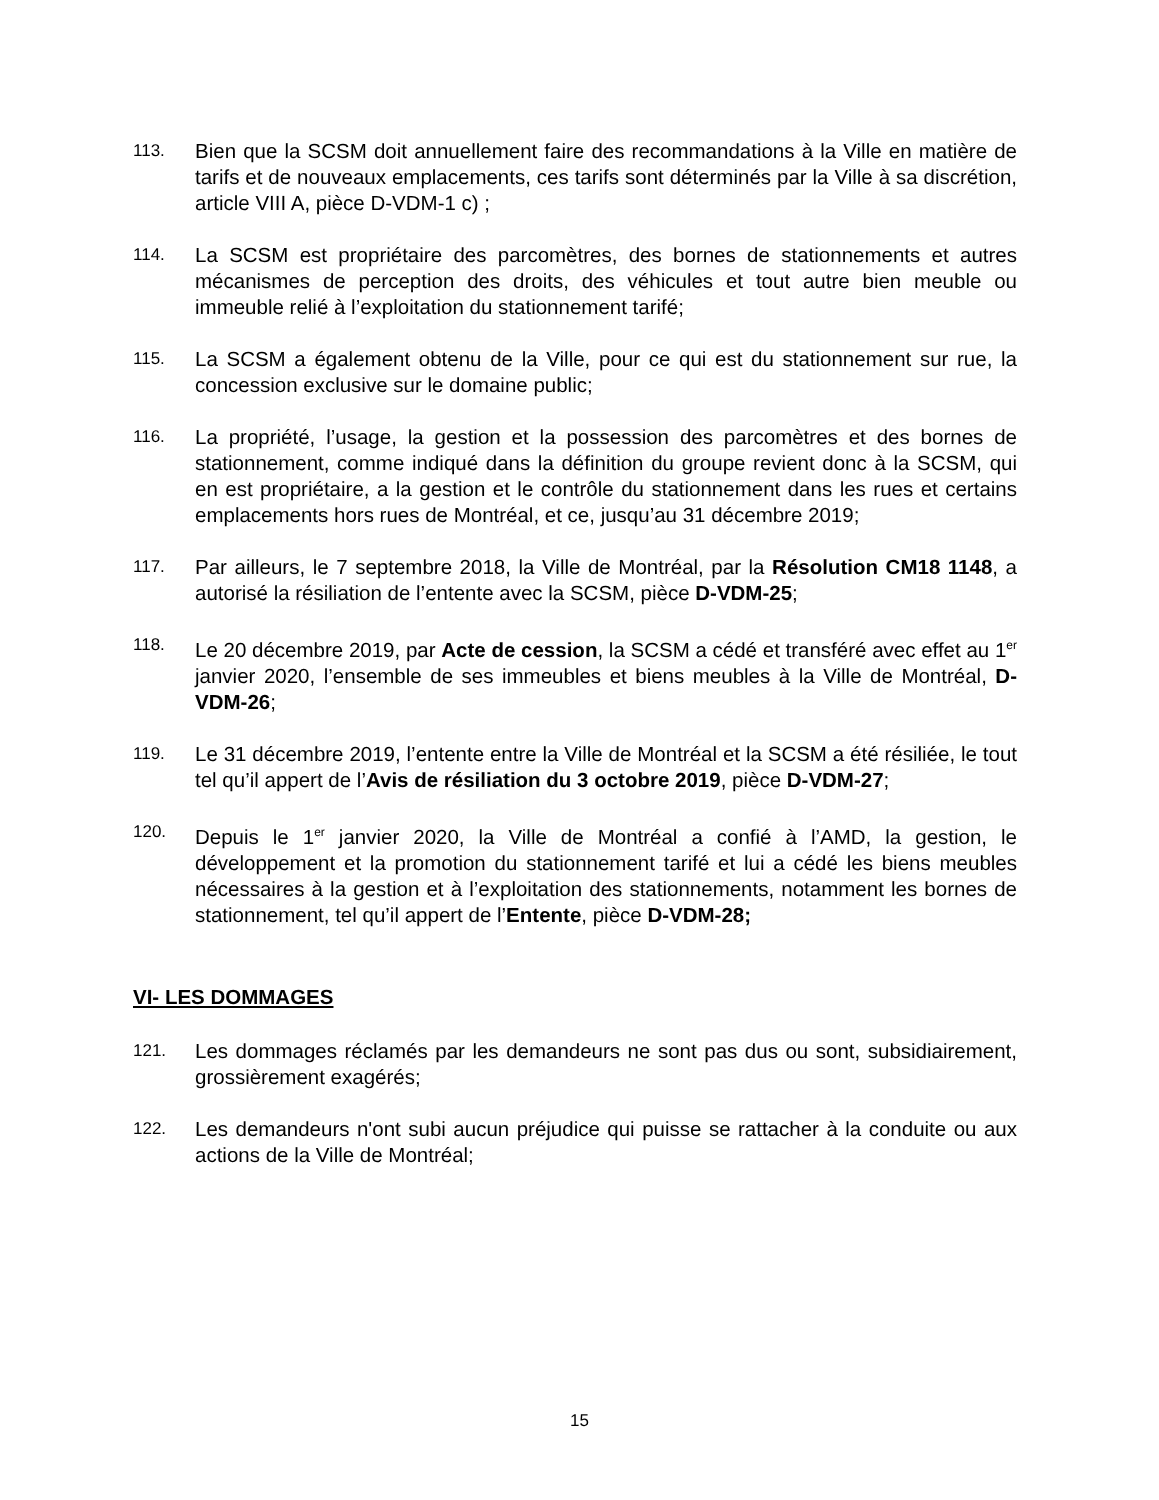113.
Bien que la SCSM doit annuellement faire des recommandations à la Ville en matière de tarifs et de nouveaux emplacements, ces tarifs sont déterminés par la Ville à sa discrétion, article VIII A, pièce D-VDM-1 c) ;
114.
La SCSM est propriétaire des parcomètres, des bornes de stationnements et autres mécanismes de perception des droits, des véhicules et tout autre bien meuble ou immeuble relié à l’exploitation du stationnement tarifé;
115.
La SCSM a également obtenu de la Ville, pour ce qui est du stationnement sur rue, la concession exclusive sur le domaine public;
116.
La propriété, l’usage, la gestion et la possession des parcomètres et des bornes de stationnement, comme indiqué dans la définition du groupe revient donc à la SCSM, qui en est propriétaire, a la gestion et le contrôle du stationnement dans les rues et certains emplacements hors rues de Montréal, et ce, jusqu’au 31 décembre 2019;
117.
Par ailleurs, le 7 septembre 2018, la Ville de Montréal, par la Résolution CM18 1148, a autorisé la résiliation de l’entente avec la SCSM, pièce D-VDM-25;
118.
Le 20 décembre 2019, par Acte de cession, la SCSM a cédé et transféré avec effet au 1<sup>er</sup> janvier 2020, l’ensemble de ses immeubles et biens meubles à la Ville de Montréal, D-VDM-26;
119.
Le 31 décembre 2019, l’entente entre la Ville de Montréal et la SCSM a été résiliée, le tout tel qu’il appert de l’Avis de résiliation du 3 octobre 2019, pièce D-VDM-27;
120.
Depuis le 1<sup>er</sup> janvier 2020, la Ville de Montréal a confié à l’AMD, la gestion, le développement et la promotion du stationnement tarifé et lui a cédé les biens meubles nécessaires à la gestion et à l’exploitation des stationnements, notamment les bornes de stationnement, tel qu’il appert de l’Entente, pièce D-VDM-28;
VI- LES DOMMAGES
121.
Les dommages réclamés par les demandeurs ne sont pas dus ou sont, subsidiairement, grossièrement exagérés;
122.
Les demandeurs n'ont subi aucun préjudice qui puisse se rattacher à la conduite ou aux actions de la Ville de Montréal;
15